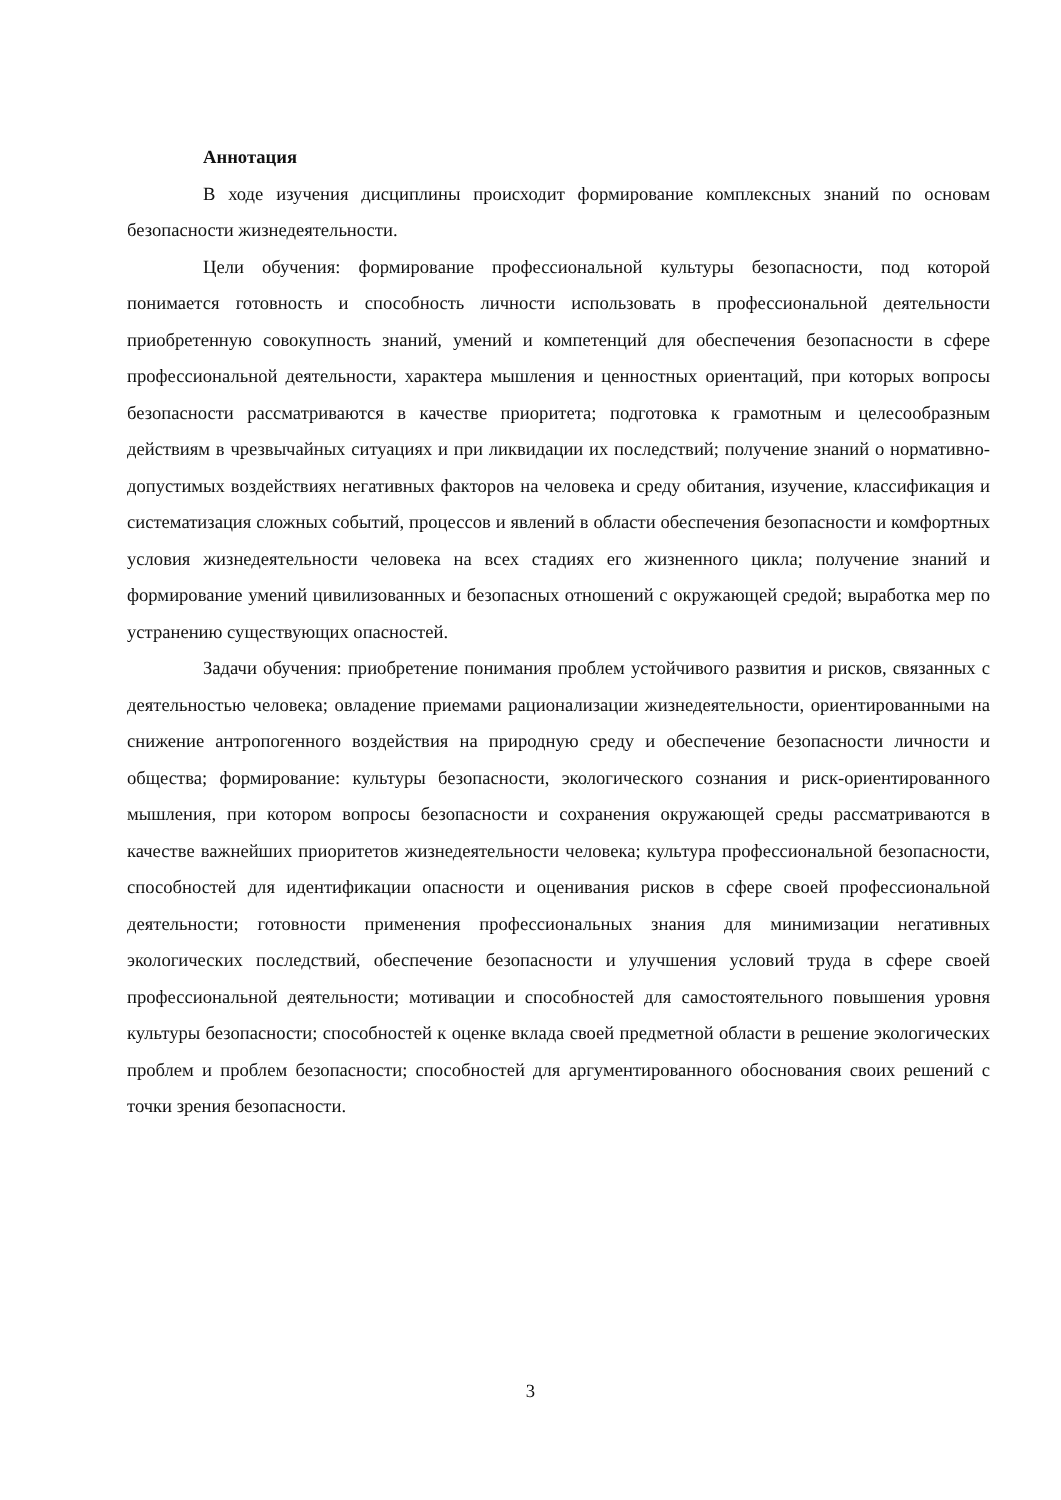Аннотация
В ходе изучения дисциплины происходит формирование комплексных знаний по основам безопасности жизнедеятельности.
Цели обучения: формирование профессиональной культуры безопасности, под которой понимается готовность и способность личности использовать в профессиональной деятельности приобретенную совокупность знаний, умений и компетенций для обеспечения безопасности в сфере профессиональной деятельности, характера мышления и ценностных ориентаций, при которых вопросы безопасности рассматриваются в качестве приоритета; подготовка к грамотным и целесообразным действиям в чрезвычайных ситуациях и при ликвидации их последствий; получение знаний о нормативно-допустимых воздействиях негативных факторов на человека и среду обитания, изучение, классификация и систематизация сложных событий, процессов и явлений в области обеспечения безопасности и комфортных условия жизнедеятельности человека на всех стадиях его жизненного цикла; получение знаний и формирование умений цивилизованных и безопасных отношений с окружающей средой; выработка мер по устранению существующих опасностей.
Задачи обучения: приобретение понимания проблем устойчивого развития и рисков, связанных с деятельностью человека; овладение приемами рационализации жизнедеятельности, ориентированными на снижение антропогенного воздействия на природную среду и обеспечение безопасности личности и общества; формирование: культуры безопасности, экологического сознания и риск-ориентированного мышления, при котором вопросы безопасности и сохранения окружающей среды рассматриваются в качестве важнейших приоритетов жизнедеятельности человека; культура профессиональной безопасности, способностей для идентификации опасности и оценивания рисков в сфере своей профессиональной деятельности; готовности применения профессиональных знания для минимизации негативных экологических последствий, обеспечение безопасности и улучшения условий труда в сфере своей профессиональной деятельности; мотивации и способностей для самостоятельного повышения уровня культуры безопасности; способностей к оценке вклада своей предметной области в решение экологических проблем и проблем безопасности; способностей для аргументированного обоснования своих решений с точки зрения безопасности.
3